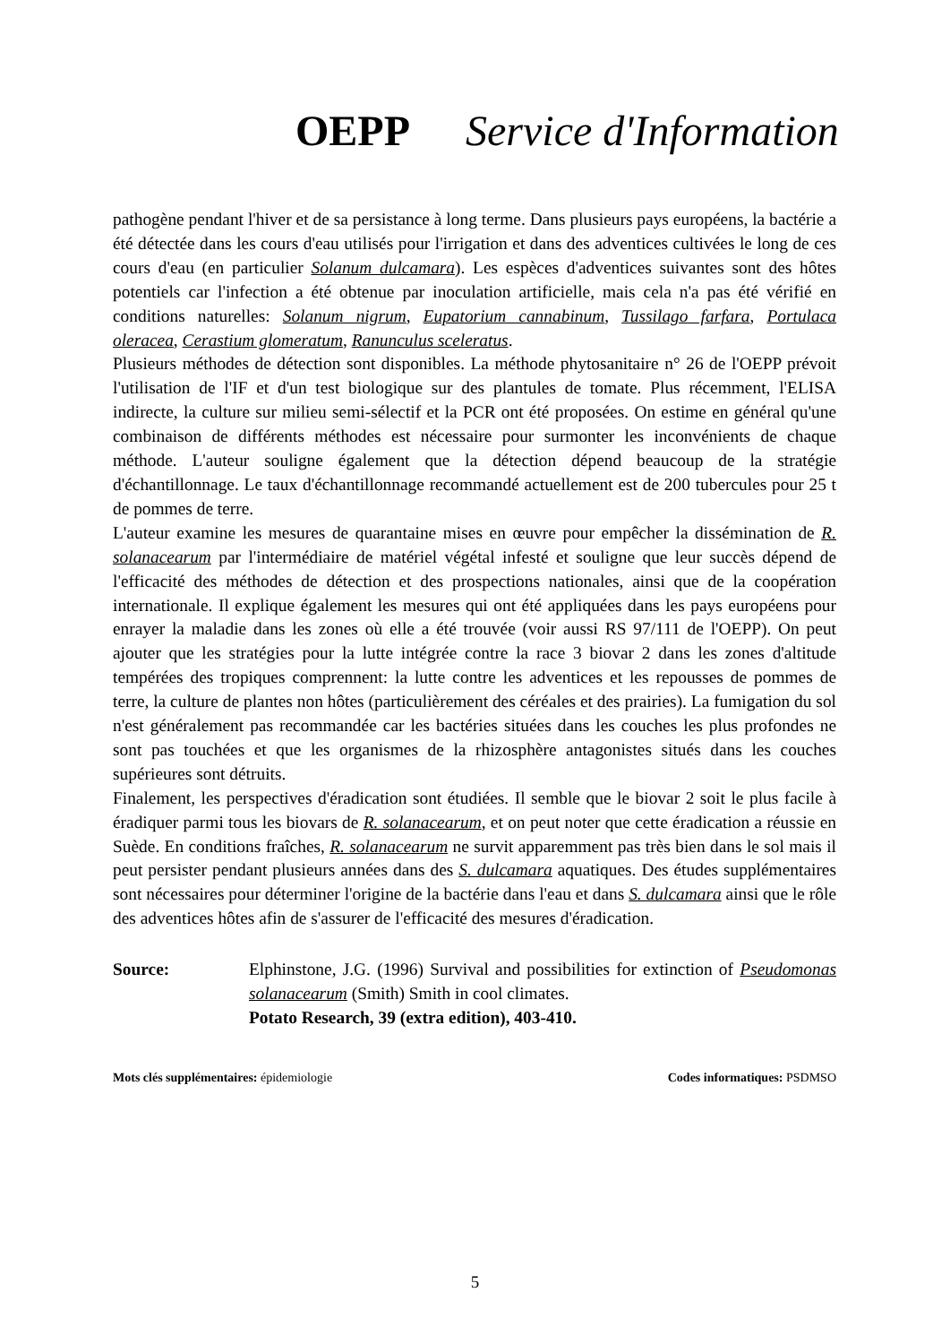OEPP Service d'Information
pathogène pendant l'hiver et de sa persistance à long terme. Dans plusieurs pays européens, la bactérie a été détectée dans les cours d'eau utilisés pour l'irrigation et dans des adventices cultivées le long de ces cours d'eau (en particulier Solanum dulcamara). Les espèces d'adventices suivantes sont des hôtes potentiels car l'infection a été obtenue par inoculation artificielle, mais cela n'a pas été vérifié en conditions naturelles: Solanum nigrum, Eupatorium cannabinum, Tussilago farfara, Portulaca oleracea, Cerastium glomeratum, Ranunculus sceleratus.
Plusieurs méthodes de détection sont disponibles. La méthode phytosanitaire n° 26 de l'OEPP prévoit l'utilisation de l'IF et d'un test biologique sur des plantules de tomate. Plus récemment, l'ELISA indirecte, la culture sur milieu semi-sélectif et la PCR ont été proposées. On estime en général qu'une combinaison de différents méthodes est nécessaire pour surmonter les inconvénients de chaque méthode. L'auteur souligne également que la détection dépend beaucoup de la stratégie d'échantillonnage. Le taux d'échantillonnage recommandé actuellement est de 200 tubercules pour 25 t de pommes de terre.
L'auteur examine les mesures de quarantaine mises en œuvre pour empêcher la dissémination de R. solanacearum par l'intermédiaire de matériel végétal infesté et souligne que leur succès dépend de l'efficacité des méthodes de détection et des prospections nationales, ainsi que de la coopération internationale. Il explique également les mesures qui ont été appliquées dans les pays européens pour enrayer la maladie dans les zones où elle a été trouvée (voir aussi RS 97/111 de l'OEPP). On peut ajouter que les stratégies pour la lutte intégrée contre la race 3 biovar 2 dans les zones d'altitude tempérées des tropiques comprennent: la lutte contre les adventices et les repousses de pommes de terre, la culture de plantes non hôtes (particulièrement des céréales et des prairies). La fumigation du sol n'est généralement pas recommandée car les bactéries situées dans les couches les plus profondes ne sont pas touchées et que les organismes de la rhizosphère antagonistes situés dans les couches supérieures sont détruits.
Finalement, les perspectives d'éradication sont étudiées. Il semble que le biovar 2 soit le plus facile à éradiquer parmi tous les biovars de R. solanacearum, et on peut noter que cette éradication a réussie en Suède. En conditions fraîches, R. solanacearum ne survit apparemment pas très bien dans le sol mais il peut persister pendant plusieurs années dans des S. dulcamara aquatiques. Des études supplémentaires sont nécessaires pour déterminer l'origine de la bactérie dans l'eau et dans S. dulcamara ainsi que le rôle des adventices hôtes afin de s'assurer de l'efficacité des mesures d'éradication.
Source: Elphinstone, J.G. (1996) Survival and possibilities for extinction of Pseudomonas solanacearum (Smith) Smith in cool climates.
Potato Research, 39 (extra edition), 403-410.
Mots clés supplémentaires: épidemiologie
Codes informatiques: PSDMSO
5